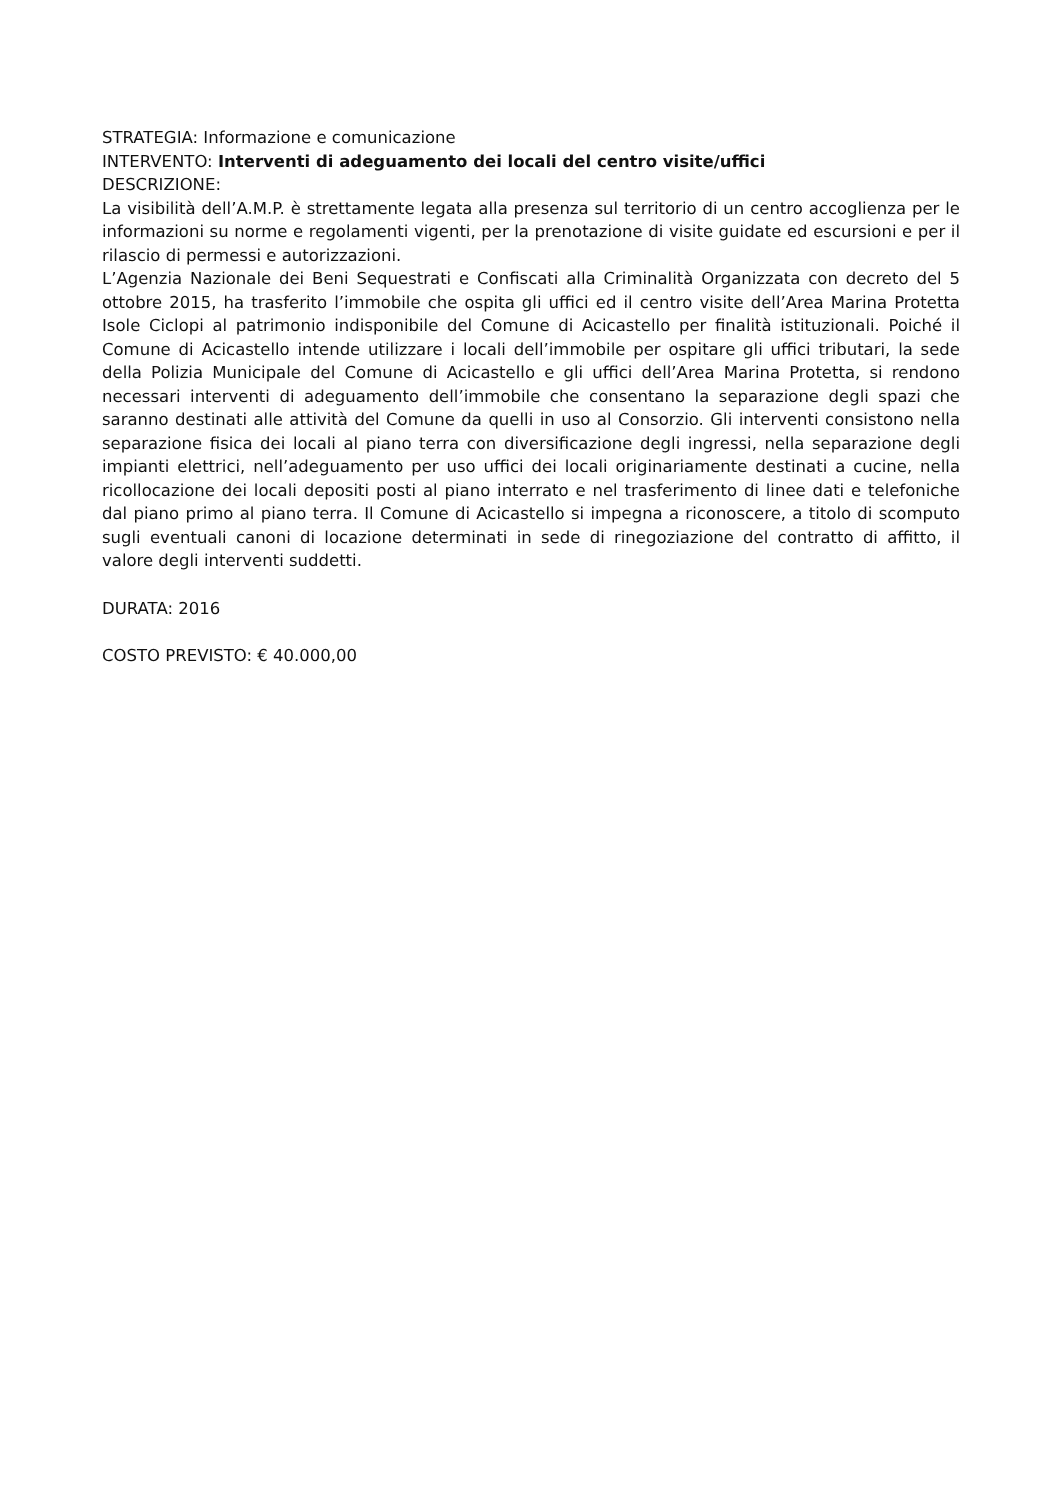STRATEGIA: Informazione e comunicazione
INTERVENTO: Interventi di adeguamento dei locali del centro visite/uffici
DESCRIZIONE:
La visibilità dell’A.M.P. è strettamente legata alla presenza sul territorio di un centro accoglienza per le informazioni su norme e regolamenti vigenti, per la prenotazione di visite guidate ed escursioni e per il rilascio di permessi e autorizzazioni.
L’Agenzia Nazionale dei Beni Sequestrati e Confiscati alla Criminalità Organizzata con decreto del 5 ottobre 2015, ha trasferito l’immobile che ospita gli uffici ed il centro visite dell’Area Marina Protetta Isole Ciclopi al patrimonio indisponibile del Comune di Acicastello per finalità istituzionali. Poiché il Comune di Acicastello intende utilizzare i locali dell’immobile per ospitare gli uffici tributari, la sede della Polizia Municipale del Comune di Acicastello e gli uffici dell’Area Marina Protetta, si rendono necessari interventi di adeguamento dell’immobile che consentano la separazione degli spazi che saranno destinati alle attività del Comune da quelli in uso al Consorzio. Gli interventi consistono nella separazione fisica dei locali al piano terra con diversificazione degli ingressi, nella separazione degli impianti elettrici, nell’adeguamento per uso uffici dei locali originariamente destinati a cucine, nella ricollocazione dei locali depositi posti al piano interrato e nel trasferimento di linee dati e telefoniche dal piano primo al piano terra. Il Comune di Acicastello si impegna a riconoscere, a titolo di scomputo sugli eventuali canoni di locazione determinati in sede di rinegoziazione del contratto di affitto, il valore degli interventi suddetti.
DURATA: 2016
COSTO PREVISTO: € 40.000,00